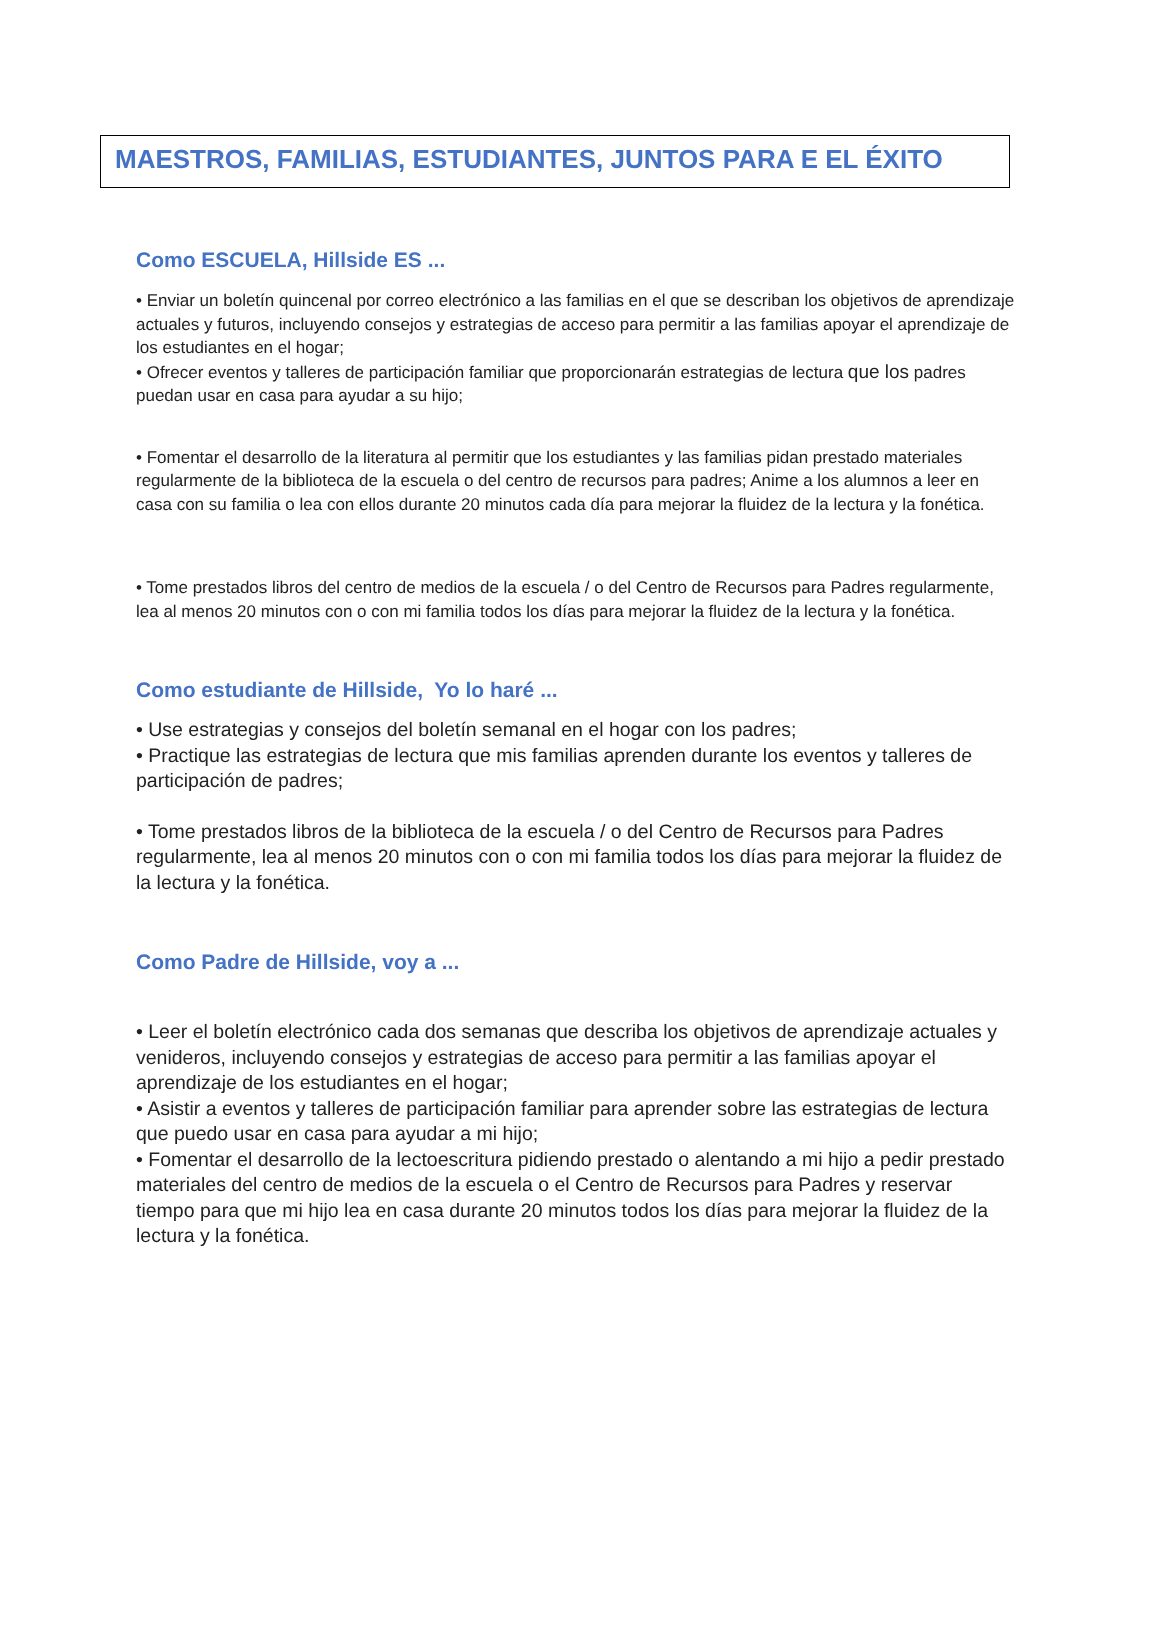MAESTROS, FAMILIAS, ESTUDIANTES, JUNTOS PARA E EL ÉXITO
Como ESCUELA, Hillside ES ...
• Enviar un boletín quincenal por correo electrónico a las familias en el que se describan los objetivos de aprendizaje actuales y futuros, incluyendo consejos y estrategias de acceso para permitir a las familias apoyar el aprendizaje de los estudiantes en el hogar;
• Ofrecer eventos y talleres de participación familiar que proporcionarán estrategias de lectura que los padres puedan usar en casa para ayudar a su hijo;
• Fomentar el desarrollo de la literatura al permitir que los estudiantes y las familias pidan prestado materiales regularmente de la biblioteca de la escuela o del centro de recursos para padres; Anime a los alumnos a leer en casa con su familia o lea con ellos durante 20 minutos cada día para mejorar la fluidez de la lectura y la fonética.
• Tome prestados libros del centro de medios de la escuela / o del Centro de Recursos para Padres regularmente, lea al menos 20 minutos con o con mi familia todos los días para mejorar la fluidez de la lectura y la fonética.
Como estudiante de Hillside, Yo lo haré ...
• Use estrategias y consejos del boletín semanal en el hogar con los padres;
• Practique las estrategias de lectura que mis familias aprenden durante los eventos y talleres de participación de padres;
• Tome prestados libros de la biblioteca de la escuela / o del Centro de Recursos para Padres regularmente, lea al menos 20 minutos con o con mi familia todos los días para mejorar la fluidez de la lectura y la fonética.
Como Padre de Hillside, voy a ...
• Leer el boletín electrónico cada dos semanas que describa los objetivos de aprendizaje actuales y venideros, incluyendo consejos y estrategias de acceso para permitir a las familias apoyar el aprendizaje de los estudiantes en el hogar;
• Asistir a eventos y talleres de participación familiar para aprender sobre las estrategias de lectura que puedo usar en casa para ayudar a mi hijo;
• Fomentar el desarrollo de la lectoescritura pidiendo prestado o alentando a mi hijo a pedir prestado materiales del centro de medios de la escuela o el Centro de Recursos para Padres y reservar tiempo para que mi hijo lea en casa durante 20 minutos todos los días para mejorar la fluidez de la lectura y la fonética.